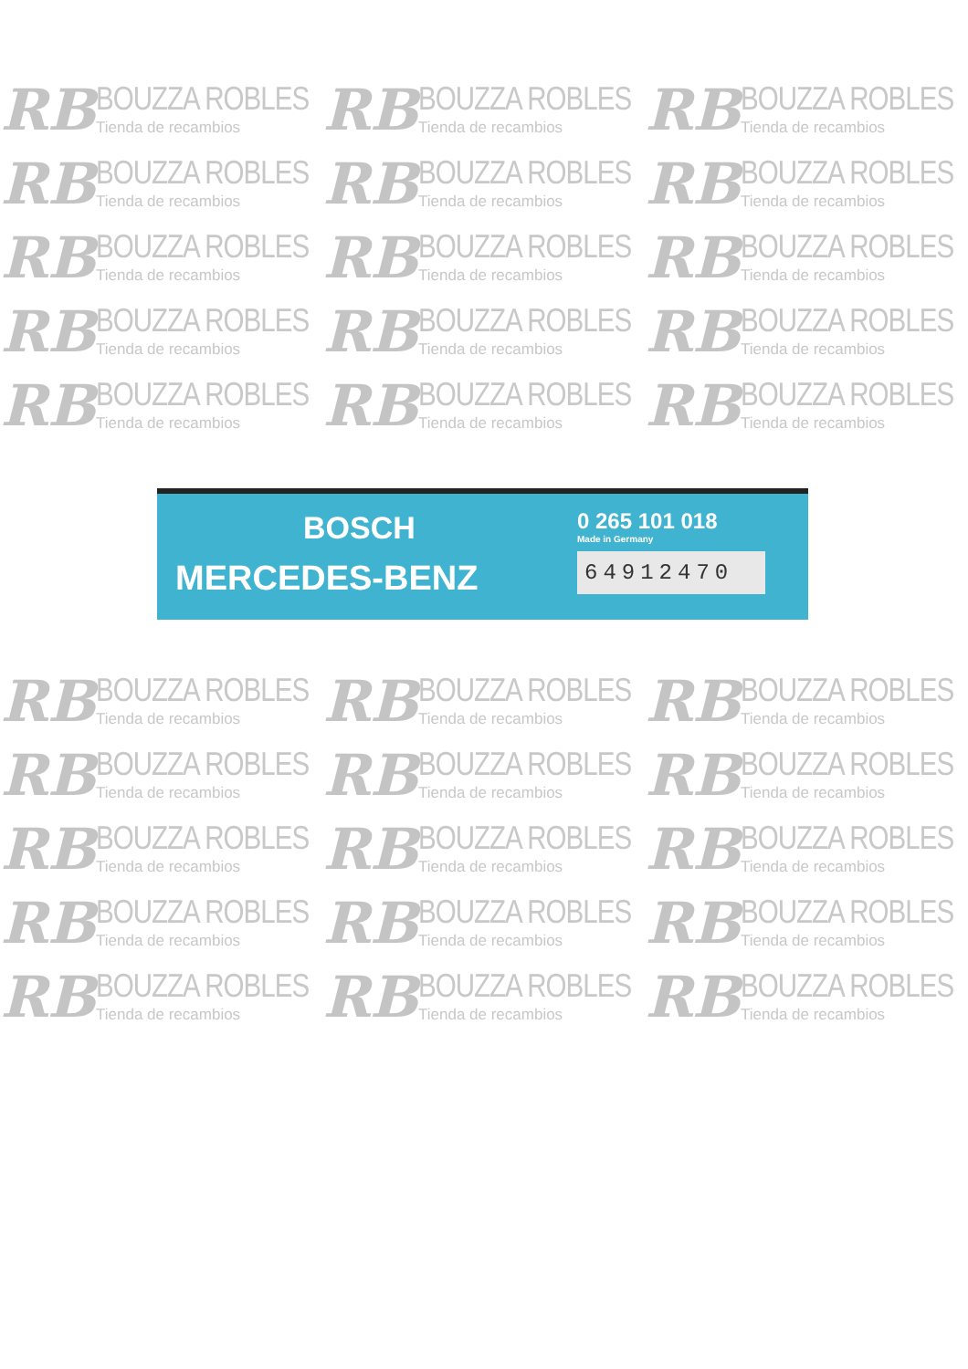RB
BOUZZA ROBLES
Tienda de recambios
RB
BOUZZA ROBLES
Tienda de recambios
RB
BOUZZA ROBLES
Tienda de recambios
RB
BOUZZA ROBLES
Tienda de recambios
RB
BOUZZA ROBLES
Tienda de recambios
RB
BOUZZA ROBLES
Tienda de recambios
RB
BOUZZA ROBLES
Tienda de recambios
RB
BOUZZA ROBLES
Tienda de recambios
RB
BOUZZA ROBLES
Tienda de recambios
RB
BOUZZA ROBLES
Tienda de recambios
RB
BOUZZA ROBLES
Tienda de recambios
RB
BOUZZA ROBLES
Tienda de recambios
RB
BOUZZA ROBLES
Tienda de recambios
RB
BOUZZA ROBLES
Tienda de recambios
RB
BOUZZA ROBLES
Tienda de recambios
BOSCH
MERCEDES-BENZ
0 265 101 018
Made in Germany
64912470
RB
BOUZZA ROBLES
Tienda de recambios
RB
BOUZZA ROBLES
Tienda de recambios
RB
BOUZZA ROBLES
Tienda de recambios
RB
BOUZZA ROBLES
Tienda de recambios
RB
BOUZZA ROBLES
Tienda de recambios
RB
BOUZZA ROBLES
Tienda de recambios
RB
BOUZZA ROBLES
Tienda de recambios
RB
BOUZZA ROBLES
Tienda de recambios
RB
BOUZZA ROBLES
Tienda de recambios
RB
BOUZZA ROBLES
Tienda de recambios
RB
BOUZZA ROBLES
Tienda de recambios
RB
BOUZZA ROBLES
Tienda de recambios
RB
BOUZZA ROBLES
Tienda de recambios
RB
BOUZZA ROBLES
Tienda de recambios
RB
BOUZZA ROBLES
Tienda de recambios